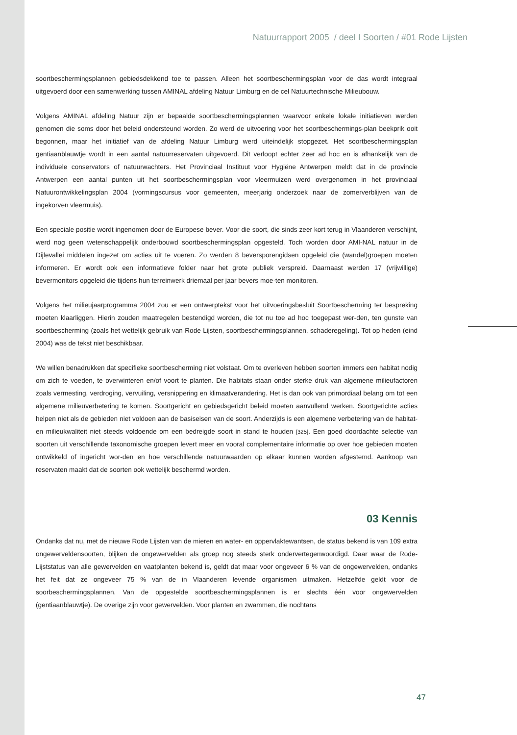Natuurrapport 2005 / deel I Soorten / #01 Rode Lijsten
soortbeschermingsplannen gebiedsdekkend toe te passen. Alleen het soortbeschermingsplan voor de das wordt integraal uitgevoerd door een samenwerking tussen AMINAL afdeling Natuur Limburg en de cel Natuurtechnische Milieubouw.
Volgens AMINAL afdeling Natuur zijn er bepaalde soortbeschermingsplannen waarvoor enkele lokale initiatieven werden genomen die soms door het beleid ondersteund worden. Zo werd de uitvoering voor het soortbeschermings-plan beekprik ooit begonnen, maar het initiatief van de afdeling Natuur Limburg werd uiteindelijk stopgezet. Het soortbeschermingsplan gentiaanblauwtje wordt in een aantal natuurreservaten uitgevoerd. Dit verloopt echter zeer ad hoc en is afhankelijk van de individuele conservators of natuurwachters. Het Provinciaal Instituut voor Hygiëne Antwerpen meldt dat in de provincie Antwerpen een aantal punten uit het soortbeschermingsplan voor vleermuizen werd overgenomen in het provinciaal Natuurontwikkelingsplan 2004 (vormingscursus voor gemeenten, meerjarig onderzoek naar de zomerverblijven van de ingekorven vleermuis).
Een speciale positie wordt ingenomen door de Europese bever. Voor die soort, die sinds zeer kort terug in Vlaanderen verschijnt, werd nog geen wetenschappelijk onderbouwd soortbeschermingsplan opgesteld. Toch worden door AMI-NAL natuur in de Dijlevallei middelen ingezet om acties uit te voeren. Zo werden 8 beversporengidsen opgeleid die (wandel)groepen moeten informeren. Er wordt ook een informatieve folder naar het grote publiek verspreid. Daarnaast werden 17 (vrijwillige) bevermonitors opgeleid die tijdens hun terreinwerk driemaal per jaar bevers moe-ten monitoren.
Volgens het milieujaarprogramma 2004 zou er een ontwerptekst voor het uitvoeringsbesluit Soortbescherming ter bespreking moeten klaarliggen. Hierin zouden maatregelen bestendigd worden, die tot nu toe ad hoc toegepast wer-den, ten gunste van soortbescherming (zoals het wettelijk gebruik van Rode Lijsten, soortbeschermingsplannen, schaderegeling). Tot op heden (eind 2004) was de tekst niet beschikbaar.
We willen benadrukken dat specifieke soortbescherming niet volstaat. Om te overleven hebben soorten immers een habitat nodig om zich te voeden, te overwinteren en/of voort te planten. Die habitats staan onder sterke druk van algemene milieufactoren zoals vermesting, verdroging, vervuiling, versnippering en klimaatverandering. Het is dan ook van primordiaal belang om tot een algemene milieuverbetering te komen. Soortgericht en gebiedsgericht beleid moeten aanvullend werken. Soortgerichte acties helpen niet als de gebieden niet voldoen aan de basiseisen van de soort. Anderzijds is een algemene verbetering van de habitat- en milieukwaliteit niet steeds voldoende om een bedreigde soort in stand te houden [325]. Een goed doordachte selectie van soorten uit verschillende taxonomische groepen levert meer en vooral complementaire informatie op over hoe gebieden moeten ontwikkeld of ingericht wor-den en hoe verschillende natuurwaarden op elkaar kunnen worden afgestemd. Aankoop van reservaten maakt dat de soorten ook wettelijk beschermd worden.
03 Kennis
Ondanks dat nu, met de nieuwe Rode Lijsten van de mieren en water- en oppervlaktewantsen, de status bekend is van 109 extra ongewerveldensoorten, blijken de ongewervelden als groep nog steeds sterk ondervertegenwoordigd. Daar waar de Rode-Lijststatus van alle gewervelden en vaatplanten bekend is, geldt dat maar voor ongeveer 6 % van de ongewervelden, ondanks het feit dat ze ongeveer 75 % van de in Vlaanderen levende organismen uitmaken. Hetzelfde geldt voor de soorbeschermingsplannen. Van de opgestelde soortbeschermingsplannen is er slechts één voor ongewervelden (gentiaanblauwtje). De overige zijn voor gewervelden. Voor planten en zwammen, die nochtans
47